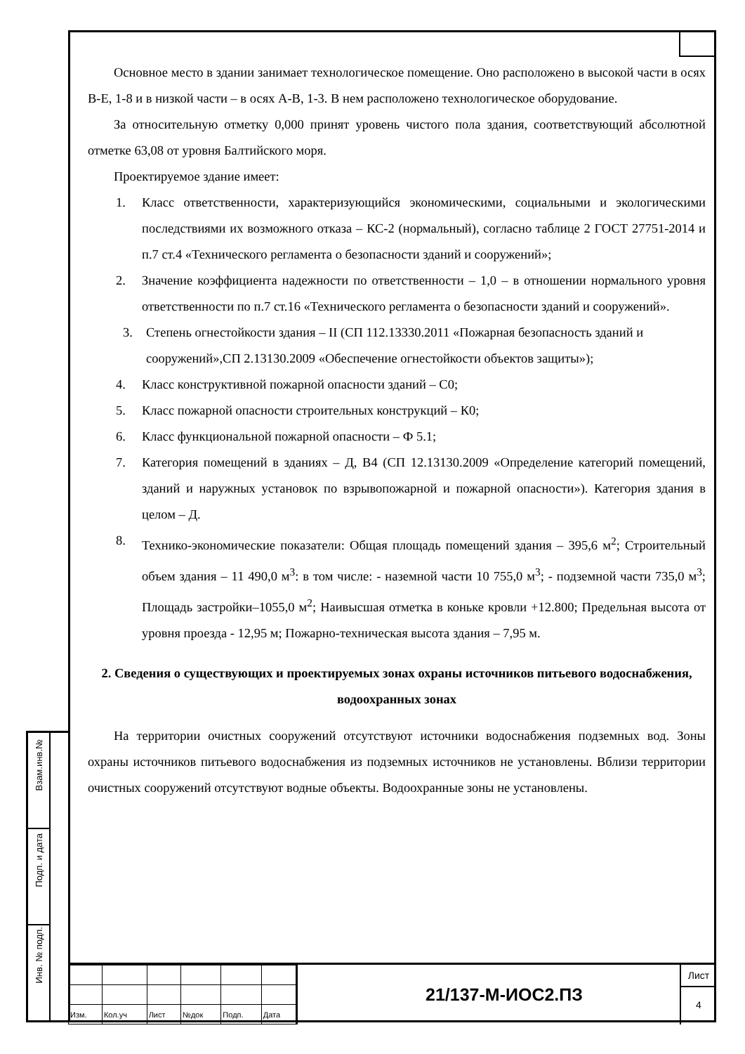Основное место в здании занимает технологическое помещение. Оно расположено в высокой части в осях В-Е, 1-8 и в низкой части – в осях А-В, 1-3. В нем расположено технологическое оборудование.
За относительную отметку 0,000 принят уровень чистого пола здания, соответствующий абсолютной отметке 63,08 от уровня Балтийского моря.
Проектируемое здание имеет:
1. Класс ответственности, характеризующийся экономическими, социальными и экологическими последствиями их возможного отказа – КС-2 (нормальный), согласно таблице 2 ГОСТ 27751-2014 и п.7 ст.4 «Технического регламента о безопасности зданий и сооружений»;
2. Значение коэффициента надежности по ответственности – 1,0 – в отношении нормального уровня ответственности по п.7 ст.16 «Технического регламента о безопасности зданий и сооружений».
3. Степень огнестойкости здания – II (СП 112.13330.2011 «Пожарная безопасность зданий и сооружений»,СП 2.13130.2009 «Обеспечение огнестойкости объектов защиты»);
4. Класс конструктивной пожарной опасности зданий – С0;
5. Класс пожарной опасности строительных конструкций – К0;
6. Класс функциональной пожарной опасности – Ф 5.1;
7. Категория помещений в зданиях – Д, В4 (СП 12.13130.2009 «Определение категорий помещений, зданий и наружных установок по взрывопожарной и пожарной опасности»). Категория здания в целом – Д.
8. Технико-экономические показатели: Общая площадь помещений здания – 395,6 м<sup>2</sup>; Строительный объем здания – 11 490,0 м<sup>3</sup>: в том числе: - наземной части 10 755,0 м<sup>3</sup>; - подземной части 735,0 м<sup>3</sup>; Площадь застройки–1055,0 м<sup>2</sup>; Наивысшая отметка в коньке кровли +12.800; Предельная высота от уровня проезда - 12,95 м; Пожарно-техническая высота здания – 7,95 м.
2. Сведения о существующих и проектируемых зонах охраны источников питьевого водоснабжения, водоохранных зонах
На территории очистных сооружений отсутствуют источники водоснабжения подземных вод. Зоны охраны источников питьевого водоснабжения из подземных источников не установлены. Вблизи территории очистных сооружений отсутствуют водные объекты. Водоохранные зоны не установлены.
Взам.инв.№
Подп. и дата
Инв. № подп.
| Изм. | Кол.уч | Лист | №док | Подп. | Дата |
21/137-М-ИОС2.ПЗ
Лист
4